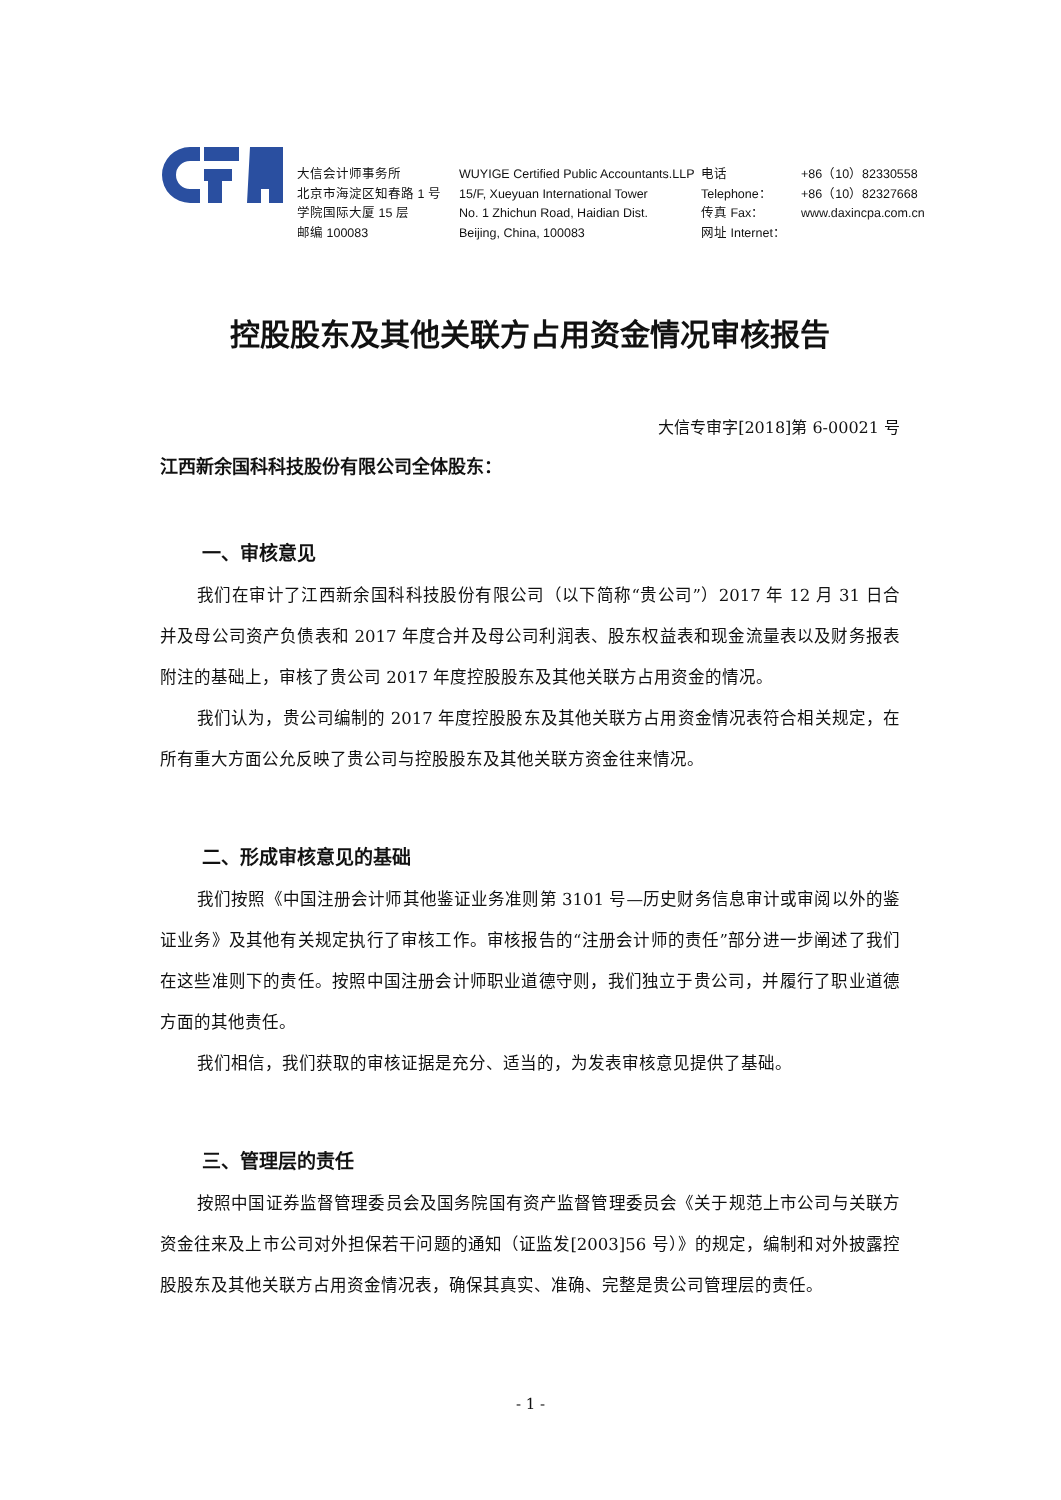大信会计师事务所
北京市海淀区知春路 1 号
学院国际大厦 15 层
邮编 100083
WUYIGE Certified Public Accountants.LLP
15/F, Xueyuan International Tower
No. 1 Zhichun Road, Haidian Dist.
Beijing, China, 100083
电话 Telephone：
传真 Fax：
网址 Internet：
+86（10）82330558
+86（10）82327668
www.daxincpa.com.cn
控股股东及其他关联方占用资金情况审核报告
大信专审字[2018]第 6-00021 号
江西新余国科科技股份有限公司全体股东：
一、审核意见
我们在审计了江西新余国科科技股份有限公司（以下简称“贵公司”）2017 年 12 月 31 日合并及母公司资产负债表和 2017 年度合并及母公司利润表、股东权益表和现金流量表以及财务报表附注的基础上，审核了贵公司 2017 年度控股股东及其他关联方占用资金的情况。
我们认为，贵公司编制的 2017 年度控股股东及其他关联方占用资金情况表符合相关规定，在所有重大方面公允反映了贵公司与控股股东及其他关联方资金往来情况。
二、形成审核意见的基础
我们按照《中国注册会计师其他鉴证业务准则第 3101 号—历史财务信息审计或审阅以外的鉴证业务》及其他有关规定执行了审核工作。审核报告的“注册会计师的责任”部分进一步阐述了我们在这些准则下的责任。按照中国注册会计师职业道德守则，我们独立于贵公司，并履行了职业道德方面的其他责任。
我们相信，我们获取的审核证据是充分、适当的，为发表审核意见提供了基础。
三、管理层的责任
按照中国证券监督管理委员会及国务院国有资产监督管理委员会《关于规范上市公司与关联方资金往来及上市公司对外担保若干问题的通知（证监发[2003]56 号）》的规定，编制和对外披露控股股东及其他关联方占用资金情况表，确保其真实、准确、完整是贵公司管理层的责任。
- 1 -